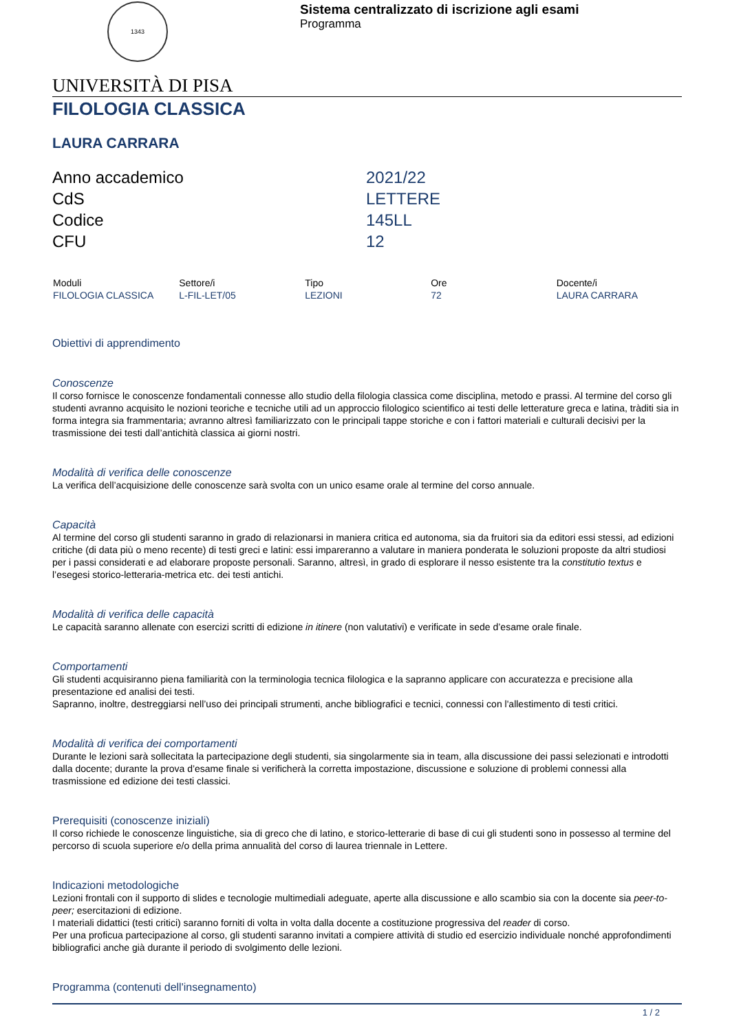1343
Sistema centralizzato di iscrizione agli esami
Programma
UNIVERSITÀ DI PISA
FILOLOGIA CLASSICA
LAURA CARRARA
| Anno accademico | 2021/22 |
| CdS | LETTERE |
| Codice | 145LL |
| CFU | 12 |
| Moduli | Settore/i | Tipo | Ore | Docente/i |
| --- | --- | --- | --- | --- |
| FILOLOGIA CLASSICA | L-FIL-LET/05 | LEZIONI | 72 | LAURA CARRARA |
Obiettivi di apprendimento
Conoscenze
Il corso fornisce le conoscenze fondamentali connesse allo studio della filologia classica come disciplina, metodo e prassi. Al termine del corso gli studenti avranno acquisito le nozioni teoriche e tecniche utili ad un approccio filologico scientifico ai testi delle letterature greca e latina, tràditi sia in forma integra sia frammentaria; avranno altresì familiarizzato con le principali tappe storiche e con i fattori materiali e culturali decisivi per la trasmissione dei testi dall’antichità classica ai giorni nostri.
Modalità di verifica delle conoscenze
La verifica dell’acquisizione delle conoscenze sarà svolta con un unico esame orale al termine del corso annuale.
Capacità
Al termine del corso gli studenti saranno in grado di relazionarsi in maniera critica ed autonoma, sia da fruitori sia da editori essi stessi, ad edizioni critiche (di data più o meno recente) di testi greci e latini: essi impareranno a valutare in maniera ponderata le soluzioni proposte da altri studiosi per i passi considerati e ad elaborare proposte personali. Saranno, altresì, in grado di esplorare il nesso esistente tra la constitutio textus e l’esegesi storico-letteraria-metrica etc. dei testi antichi.
Modalità di verifica delle capacità
Le capacità saranno allenate con esercizi scritti di edizione in itinere (non valutativi) e verificate in sede d’esame orale finale.
Comportamenti
Gli studenti acquisiranno piena familiarità con la terminologia tecnica filologica e la sapranno applicare con accuratezza e precisione alla presentazione ed analisi dei testi.
Sapranno, inoltre, destreggiarsi nell’uso dei principali strumenti, anche bibliografici e tecnici, connessi con l'allestimento di testi critici.
Modalità di verifica dei comportamenti
Durante le lezioni sarà sollecitata la partecipazione degli studenti, sia singolarmente sia in team, alla discussione dei passi selezionati e introdotti dalla docente; durante la prova d’esame finale si verificherà la corretta impostazione, discussione e soluzione di problemi connessi alla trasmissione ed edizione dei testi classici.
Prerequisiti (conoscenze iniziali)
Il corso richiede le conoscenze linguistiche, sia di greco che di latino, e storico-letterarie di base di cui gli studenti sono in possesso al termine del percorso di scuola superiore e/o della prima annualità del corso di laurea triennale in Lettere.
Indicazioni metodologiche
Lezioni frontali con il supporto di slides e tecnologie multimediali adeguate, aperte alla discussione e allo scambio sia con la docente sia peer-to-peer; esercitazioni di edizione.
I materiali didattici (testi critici) saranno forniti di volta in volta dalla docente a costituzione progressiva del reader di corso.
Per una proficua partecipazione al corso, gli studenti saranno invitati a compiere attività di studio ed esercizio individuale nonché approfondimenti bibliografici anche già durante il periodo di svolgimento delle lezioni.
Programma (contenuti dell'insegnamento)
1 / 2